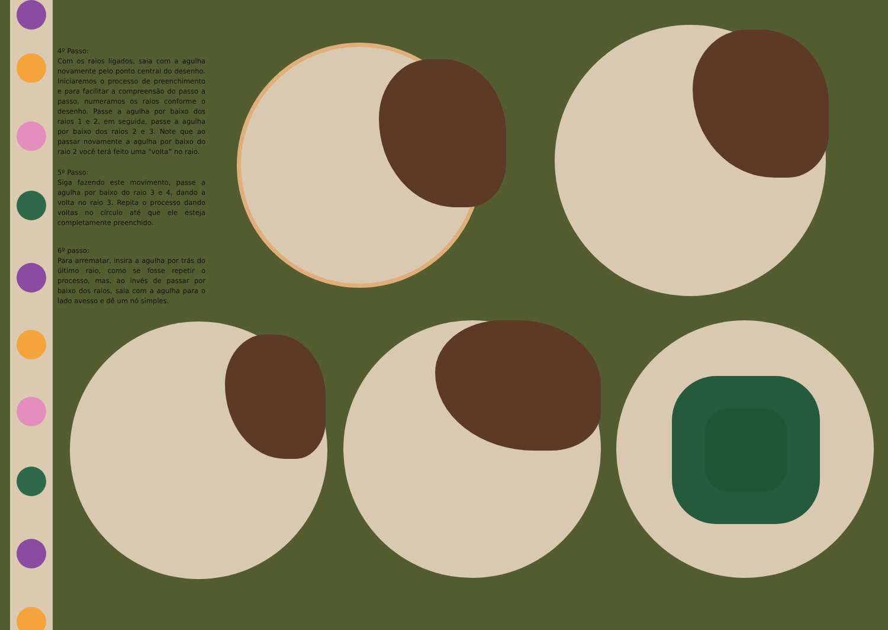4º Passo:
Com os raios ligados, saia com a agulha novamente pelo ponto central do desenho. Iniciaremos o processo de preenchimento e para facilitar a compreensão do passo a passo, numeramos os raios conforme o desenho. Passe a agulha por baixo dos raios 1 e 2, em seguida, passe a agulha por baixo dos raios 2 e 3. Note que ao passar novamente a agulha por baixo do raio 2 você terá feito uma “volta” no raio.
5º Passo:
Siga fazendo este movimento, passe a agulha por baixo do raio 3 e 4, dando a volta no raio 3. Repita o processo dando voltas no círculo até que ele esteja completamente preenchido.
6º passo:
Para arrematar, insira a agulha por trás do último raio, como se fosse repetir o processo, mas, ao invés de passar por baixo dos raios, saia com a agulha para o lado avesso e dê um nó simples.